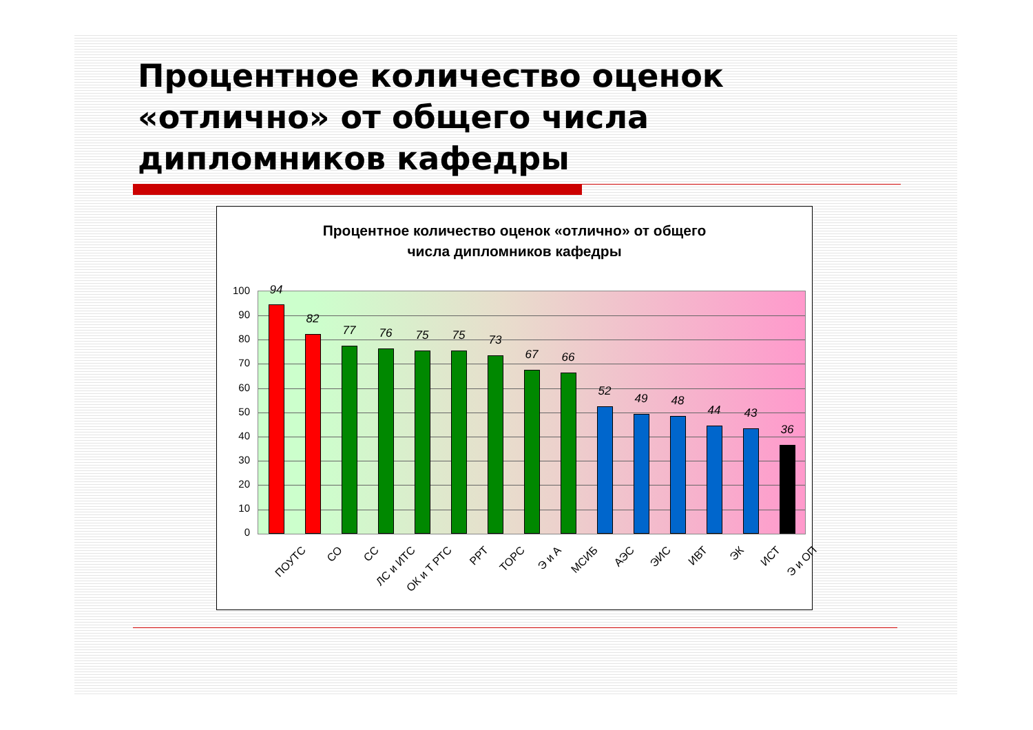Процентное количество оценок «отлично» от общего числа дипломников кафедры
Процентное количество оценок «отлично» от общего
числа дипломников кафедры
100
90
80
70
60
50
40
30
20
10
0
94
82
77 76 75 75 73
67 66
52
49 48
44 43
36
ПОУТС СО СС ЛС и ИТС ОК и Т РТС РРТ ТОРС Э и А МСИБ АЭС ЭИС ИВТ ЭК ИСТ Э и ОП